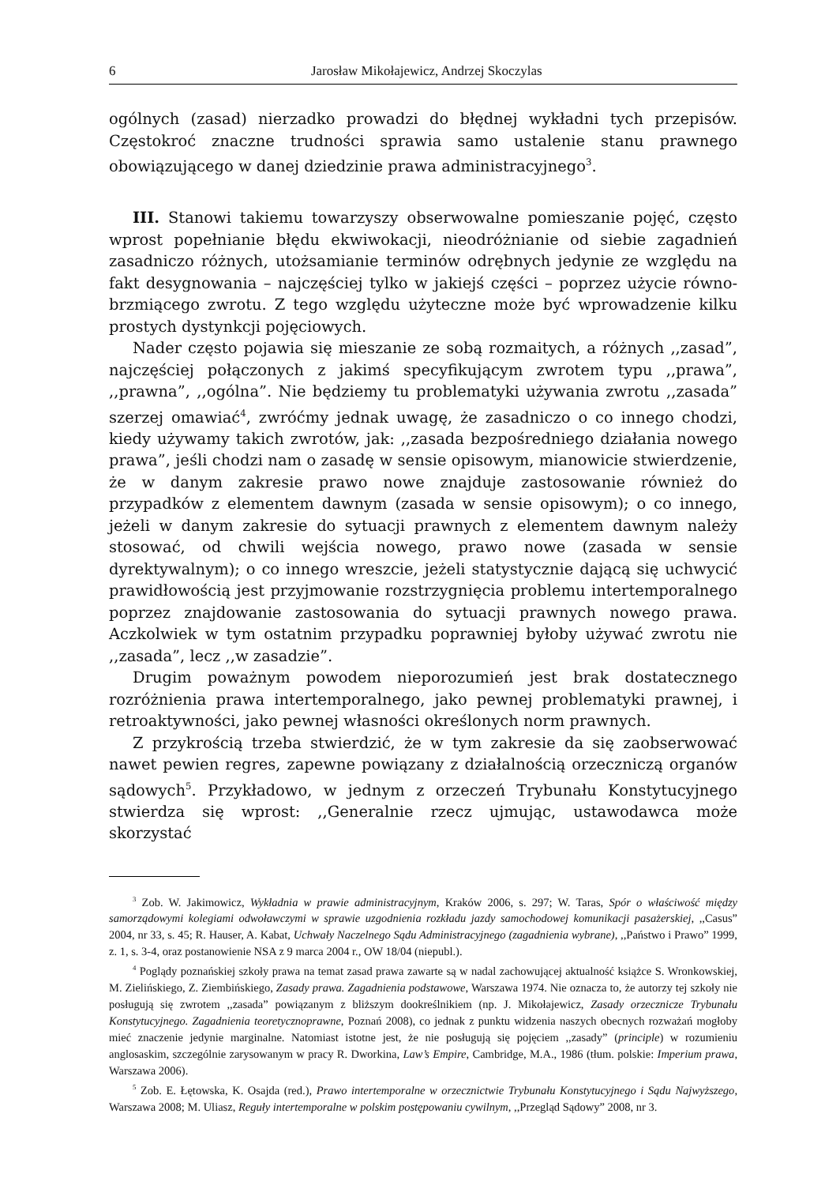6 Jarosław Mikołajewicz, Andrzej Skoczylas
ogólnych (zasad) nierzadko prowadzi do błędnej wykładni tych przepisów. Częstokroć znaczne trudności sprawia samo ustalenie stanu prawnego obowiązującego w danej dziedzinie prawa administracyjnego<sup>3</sup>.
III. Stanowi takiemu towarzyszy obserwowalne pomieszanie pojęć, często wprost popełnianie błędu ekwiwokacji, nieodróżnianie od siebie zagadnień zasadniczo różnych, utożsamianie terminów odrębnych jedynie ze względu na fakt desygnowania – najczęściej tylko w jakiejś części – poprzez użycie równo-brzmiącego zwrotu. Z tego względu użyteczne może być wprowadzenie kilku prostych dystynkcji pojęciowych.
Nader często pojawia się mieszanie ze sobą rozmaitych, a różnych ,,zasad”, najczęściej połączonych z jakimś specyfikującym zwrotem typu ,,prawa”, ,,prawna”, ,,ogólna”. Nie będziemy tu problematyki używania zwrotu ,,zasada” szerzej omawiać<sup>4</sup>, zwróćmy jednak uwagę, że zasadniczo o co innego chodzi, kiedy używamy takich zwrotów, jak: ,,zasada bezpośredniego działania nowego prawa”, jeśli chodzi nam o zasadę w sensie opisowym, mianowicie stwierdzenie, że w danym zakresie prawo nowe znajduje zastosowanie również do przypadków z elementem dawnym (zasada w sensie opisowym); o co innego, jeżeli w danym zakresie do sytuacji prawnych z elementem dawnym należy stosować, od chwili wejścia nowego, prawo nowe (zasada w sensie dyrektywalnym); o co innego wreszcie, jeżeli statystycznie dającą się uchwycić prawidłowością jest przyjmowanie rozstrzygnięcia problemu intertemporalnego poprzez znajdowanie zastosowania do sytuacji prawnych nowego prawa. Aczkolwiek w tym ostatnim przypadku poprawniej byłoby używać zwrotu nie ,,zasada”, lecz ,,w zasadzie”.
Drugim poważnym powodem nieporozumień jest brak dostatecznego rozróżnienia prawa intertemporalnego, jako pewnej problematyki prawnej, i retroaktywności, jako pewnej własności określonych norm prawnych.
Z przykrością trzeba stwierdzić, że w tym zakresie da się zaobserwować nawet pewien regres, zapewne powiązany z działalnością orzeczniczą organów sądowych<sup>5</sup>. Przykładowo, w jednym z orzeczeń Trybunału Konstytucyjnego stwierdza się wprost: ,,Generalnie rzecz ujmując, ustawodawca może skorzystać
<sup>3</sup> Zob. W. Jakimowicz, Wykładnia w prawie administracyjnym, Kraków 2006, s. 297; W. Taras, Spór o właściwość między samorządowymi kolegiami odwoławczymi w sprawie uzgodnienia rozkładu jazdy samochodowej komunikacji pasażerskiej, ,,Casus” 2004, nr 33, s. 45; R. Hauser, A. Kabat, Uchwały Naczelnego Sądu Administracyjnego (zagadnienia wybrane), ,,Państwo i Prawo” 1999, z. 1, s. 3-4, oraz postanowienie NSA z 9 marca 2004 r., OW 18/04 (niepubl.).
<sup>4</sup> Poglądy poznańskiej szkoły prawa na temat zasad prawa zawarte są w nadal zachowującej aktualność książce S. Wronkowskiej, M. Zielińskiego, Z. Ziembińskiego, Zasady prawa. Zagadnienia podstawowe, Warszawa 1974. Nie oznacza to, że autorzy tej szkoły nie posługują się zwrotem ,,zasada” powiązanym z bliższym dookreślnikiem (np. J. Mikołajewicz, Zasady orzecznicze Trybunału Konstytucyjnego. Zagadnienia teoretycznoprawne, Poznań 2008), co jednak z punktu widzenia naszych obecnych rozważań mogłoby mieć znaczenie jedynie marginalne. Natomiast istotne jest, że nie posługują się pojęciem ,,zasady” (principle) w rozumieniu anglosaskim, szczególnie zarysowanym w pracy R. Dworkina, Law’s Empire, Cambridge, M.A., 1986 (tłum. polskie: Imperium prawa, Warszawa 2006).
<sup>5</sup> Zob. E. Łętowska, K. Osajda (red.), Prawo intertemporalne w orzecznictwie Trybunału Konstytucyjnego i Sądu Najwyższego, Warszawa 2008; M. Uliasz, Reguły intertemporalne w polskim postępowaniu cywilnym, ,,Przegląd Sądowy” 2008, nr 3.